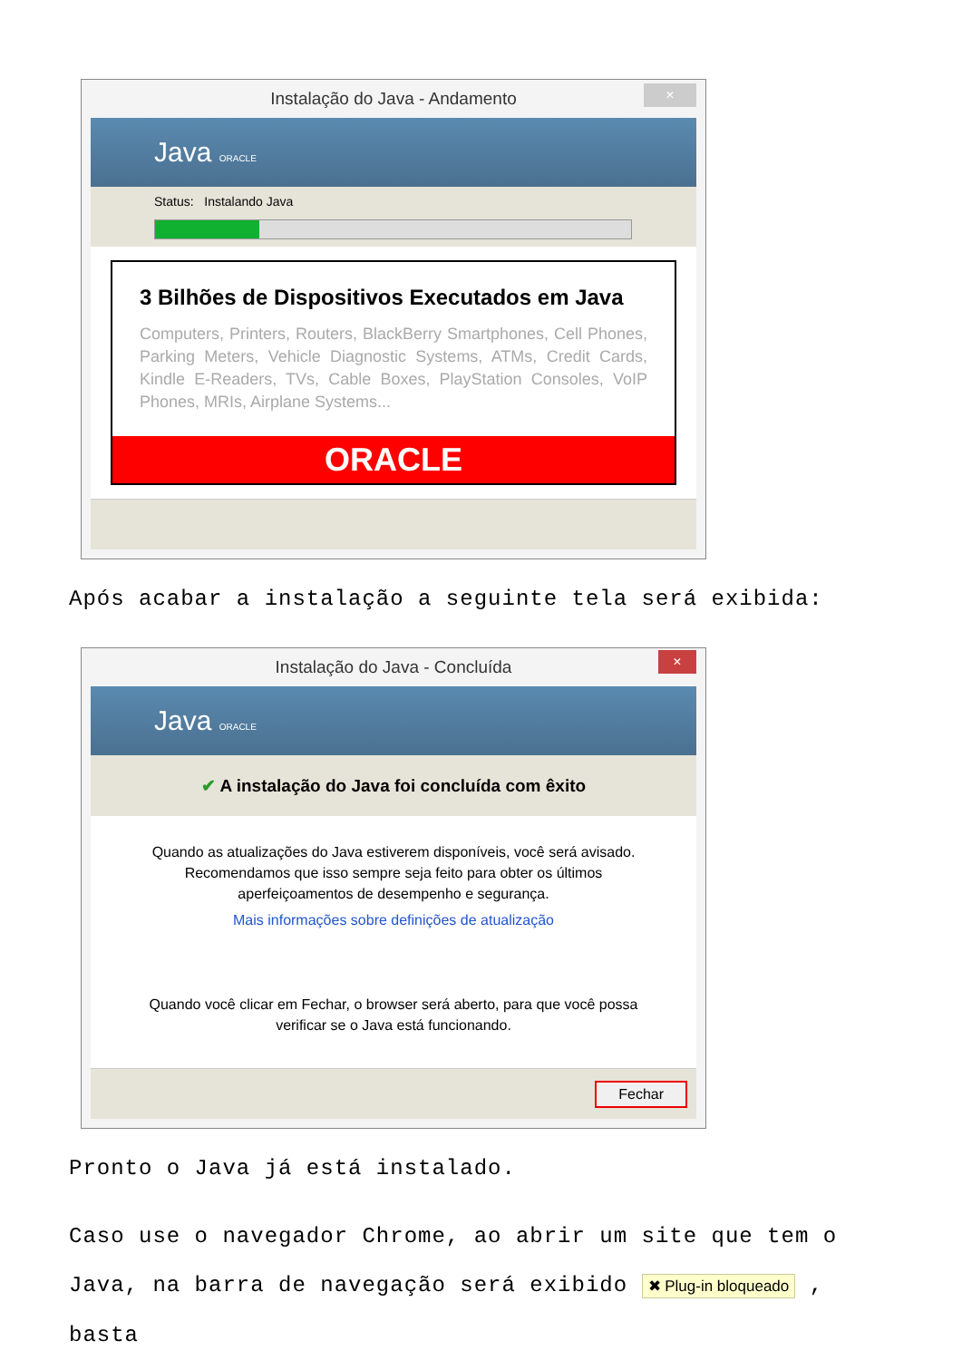Instalação do Java - Andamento ×
Java ORACLE
Status: Instalando Java
3 Bilhões de Dispositivos Executados em Java
Computers, Printers, Routers, BlackBerry Smartphones, Cell Phones, Parking Meters, Vehicle Diagnostic Systems, ATMs, Credit Cards, Kindle E-Readers, TVs, Cable Boxes, PlayStation Consoles, VoIP Phones, MRIs, Airplane Systems...
ORACLE
Após acabar a instalação a seguinte tela será exibida:
Instalação do Java - Concluída ×
Java ORACLE
✔ A instalação do Java foi concluída com êxito
Quando as atualizações do Java estiverem disponíveis, você será avisado. Recomendamos que isso sempre seja feito para obter os últimos aperfeiçoamentos de desempenho e segurança.
Mais informações sobre definições de atualização
Quando você clicar em Fechar, o browser será aberto, para que você possa verificar se o Java está funcionando.
Fechar
Pronto o Java já está instalado.
Caso use o navegador Chrome, ao abrir um site que tem o Java, na barra de navegação será exibido ✖ Plug-in bloqueado , basta